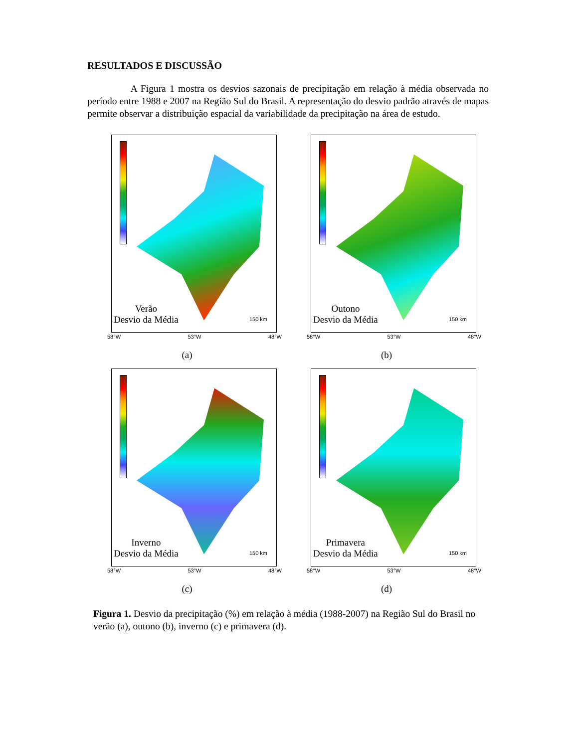RESULTADOS E DISCUSSÃO
A Figura 1 mostra os desvios sazonais de precipitação em relação à média observada no período entre 1988 e 2007 na Região Sul do Brasil. A representação do desvio padrão através de mapas permite observar a distribuição espacial da variabilidade da precipitação na área de estudo.
Verão
Desvio da Média
150 km
58°W 53°W 48°W
(a)
Outono
Desvio da Média
150 km
58°W 53°W 48°W
(b)
Inverno
Desvio da Média
150 km
58°W 53°W 48°W
(c)
Primavera
Desvio da Média
150 km
58°W 53°W 48°W
(d)
Figura 1. Desvio da precipitação (%) em relação à média (1988-2007) na Região Sul do Brasil no verão (a), outono (b), inverno (c) e primavera (d).